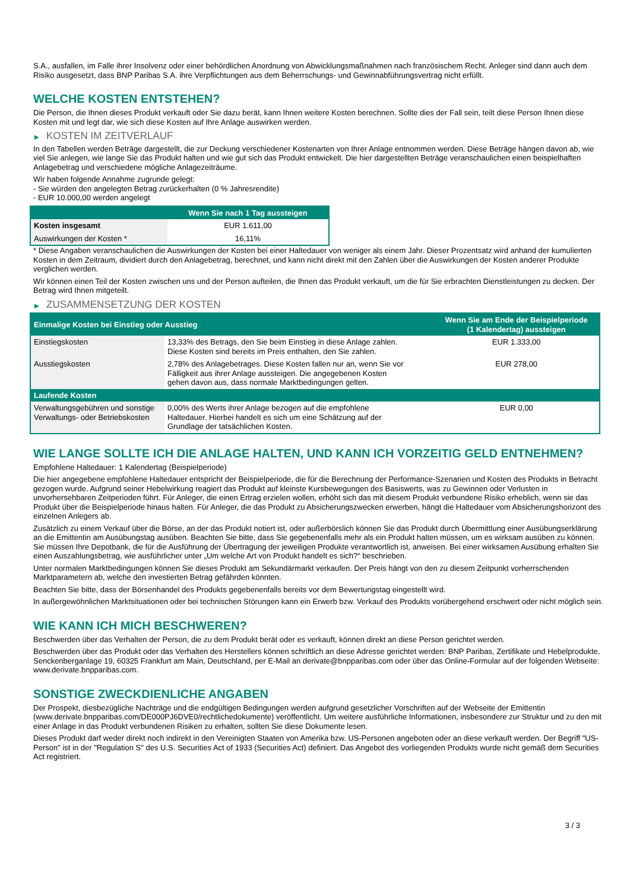S.A., ausfallen, im Falle ihrer Insolvenz oder einer behördlichen Anordnung von Abwicklungsmaßnahmen nach französischem Recht. Anleger sind dann auch dem Risiko ausgesetzt, dass BNP Paribas S.A. ihre Verpflichtungen aus dem Beherrschungs- und Gewinnabführungsvertrag nicht erfüllt.
WELCHE KOSTEN ENTSTEHEN?
Die Person, die Ihnen dieses Produkt verkauft oder Sie dazu berät, kann Ihnen weitere Kosten berechnen. Sollte dies der Fall sein, teilt diese Person Ihnen diese Kosten mit und legt dar, wie sich diese Kosten auf Ihre Anlage auswirken werden.
▶ KOSTEN IM ZEITVERLAUF
In den Tabellen werden Beträge dargestellt, die zur Deckung verschiedener Kostenarten von Ihrer Anlage entnommen werden. Diese Beträge hängen davon ab, wie viel Sie anlegen, wie lange Sie das Produkt halten und wie gut sich das Produkt entwickelt. Die hier dargestellten Beträge veranschaulichen einen beispielhaften Anlagebetrag und verschiedene mögliche Anlagezeiträume.
Wir haben folgende Annahme zugrunde gelegt:
- Sie würden den angelegten Betrag zurückerhalten (0 % Jahresrendite)
- EUR 10.000,00 werden angelegt
| | Wenn Sie nach 1 Tag aussteigen |
| --- | --- |
| Kosten insgesamt | EUR 1.611,00 |
| Auswirkungen der Kosten * | 16,11% |
* Diese Angaben veranschaulichen die Auswirkungen der Kosten bei einer Haltedauer von weniger als einem Jahr. Dieser Prozentsatz wird anhand der kumulierten Kosten in dem Zeitraum, dividiert durch den Anlagebetrag, berechnet, und kann nicht direkt mit den Zahlen über die Auswirkungen der Kosten anderer Produkte verglichen werden.
Wir können einen Teil der Kosten zwischen uns und der Person aufteilen, die Ihnen das Produkt verkauft, um die für Sie erbrachten Dienstleistungen zu decken. Der Betrag wird Ihnen mitgeteilt.
▶ ZUSAMMENSETZUNG DER KOSTEN
| Einmalige Kosten bei Einstieg oder Ausstieg | | Wenn Sie am Ende der Beispielperiode (1 Kalendertag) aussteigen |
| --- | --- | --- |
| Einstiegskosten | 13,33% des Betrags, den Sie beim Einstieg in diese Anlage zahlen. Diese Kosten sind bereits im Preis enthalten, den Sie zahlen. | EUR 1.333,00 |
| Ausstiegskosten | 2,78% des Anlagebetrages. Diese Kosten fallen nur an, wenn Sie vor Fälligkeit aus ihrer Anlage aussteigen. Die angegebenen Kosten gehen davon aus, dass normale Marktbedingungen gelten. | EUR 278,00 |
| Laufende Kosten | | |
| Verwaltungsgebühren und sonstige Verwaltungs- oder Betriebskosten | 0,00% des Werts ihrer Anlage bezogen auf die empfohlene Haltedauer. Hierbei handelt es sich um eine Schätzung auf der Grundlage der tatsächlichen Kosten. | EUR 0,00 |
WIE LANGE SOLLTE ICH DIE ANLAGE HALTEN, UND KANN ICH VORZEITIG GELD ENTNEHMEN?
Empfohlene Haltedauer: 1 Kalendertag (Beispielperiode)
Die hier angegebene empfohlene Haltedauer entspricht der Beispielperiode, die für die Berechnung der Performance-Szenarien und Kosten des Produkts in Betracht gezogen wurde. Aufgrund seiner Hebelwirkung reagiert das Produkt auf kleinste Kursbewegungen des Basiswerts, was zu Gewinnen oder Verlusten in unvorhersehbaren Zeitperioden führt. Für Anleger, die einen Ertrag erzielen wollen, erhöht sich das mit diesem Produkt verbundene Risiko erheblich, wenn sie das Produkt über die Beispielperiode hinaus halten. Für Anleger, die das Produkt zu Absicherungszwecken erwerben, hängt die Haltedauer vom Absicherungshorizont des einzelnen Anlegers ab.
Zusätzlich zu einem Verkauf über die Börse, an der das Produkt notiert ist, oder außerbörslich können Sie das Produkt durch Übermittlung einer Ausübungserklärung an die Emittentin am Ausübungstag ausüben. Beachten Sie bitte, dass Sie gegebenenfalls mehr als ein Produkt halten müssen, um es wirksam ausüben zu können. Sie müssen Ihre Depotbank, die für die Ausführung der Übertragung der jeweiligen Produkte verantwortlich ist, anweisen. Bei einer wirksamen Ausübung erhalten Sie einen Auszahlungsbetrag, wie ausführlicher unter „Um welche Art von Produkt handelt es sich?“ beschrieben.
Unter normalen Marktbedingungen können Sie dieses Produkt am Sekundärmarkt verkaufen. Der Preis hängt von den zu diesem Zeitpunkt vorherrschenden Marktparametern ab, welche den investierten Betrag gefährden könnten.
Beachten Sie bitte, dass der Börsenhandel des Produkts gegebenenfalls bereits vor dem Bewertungstag eingestellt wird.
In außergewöhnlichen Marktsituationen oder bei technischen Störungen kann ein Erwerb bzw. Verkauf des Produkts vorübergehend erschwert oder nicht möglich sein.
WIE KANN ICH MICH BESCHWEREN?
Beschwerden über das Verhalten der Person, die zu dem Produkt berät oder es verkauft, können direkt an diese Person gerichtet werden.
Beschwerden über das Produkt oder das Verhalten des Herstellers können schriftlich an diese Adresse gerichtet werden: BNP Paribas, Zertifikate und Hebelprodukte, Senckenberganlage 19, 60325 Frankfurt am Main, Deutschland, per E-Mail an derivate@bnpparibas.com oder über das Online-Formular auf der folgenden Webseite: www.derivate.bnpparibas.com.
SONSTIGE ZWECKDIENLICHE ANGABEN
Der Prospekt, diesbezügliche Nachträge und die endgültigen Bedingungen werden aufgrund gesetzlicher Vorschriften auf der Webseite der Emittentin (www.derivate.bnpparibas.com/DE000PJ6DVE0/rechtlichedokumente) veröffentlicht. Um weitere ausführliche Informationen, insbesondere zur Struktur und zu den mit einer Anlage in das Produkt verbundenen Risiken zu erhalten, sollten Sie diese Dokumente lesen.
Dieses Produkt darf weder direkt noch indirekt in den Vereinigten Staaten von Amerika bzw. US-Personen angeboten oder an diese verkauft werden. Der Begriff "US-Person" ist in der "Regulation S" des U.S. Securities Act of 1933 (Securities Act) definiert. Das Angebot des vorliegenden Produkts wurde nicht gemäß dem Securities Act registriert.
3 / 3